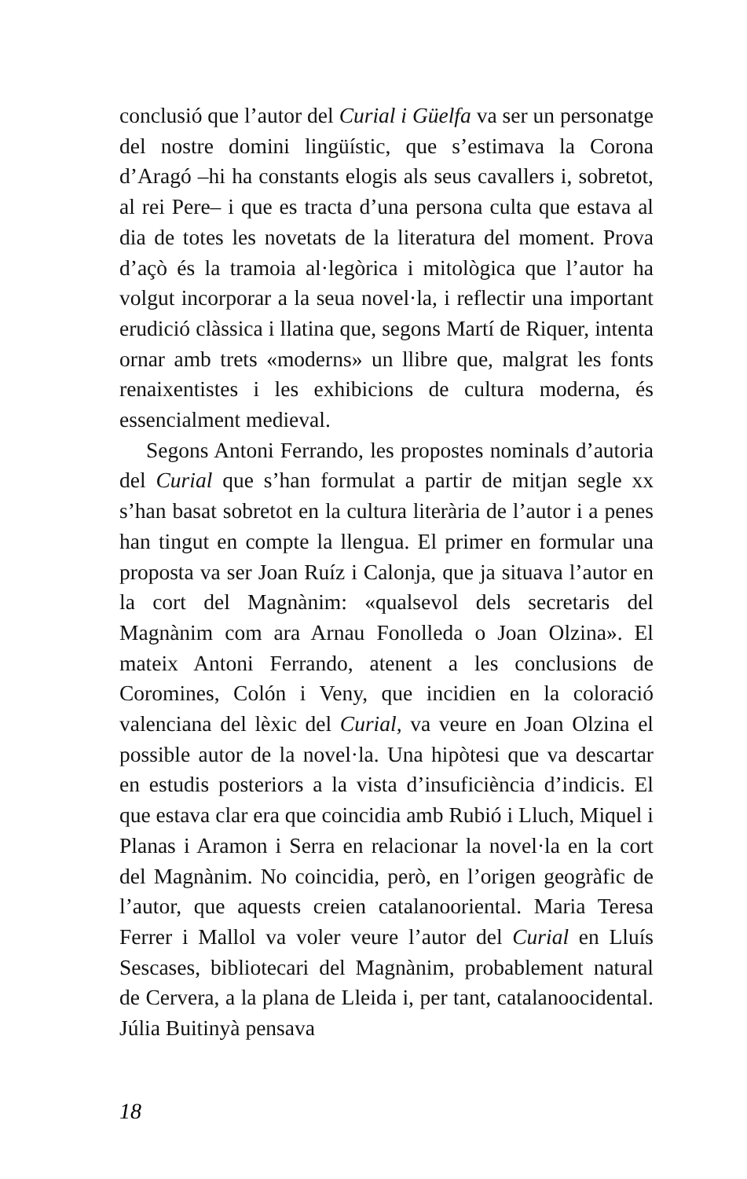conclusió que l’autor del Curial i Güelfa va ser un personatge del nostre domini lingüístic, que s’estimava la Corona d’Aragó –hi ha constants elogis als seus cavallers i, sobretot, al rei Pere– i que es tracta d’una persona culta que estava al dia de totes les novetats de la literatura del moment. Prova d’açò és la tramoia al·legòrica i mitològica que l’autor ha volgut incorporar a la seua novel·la, i reflectir una important erudició clàssica i llatina que, segons Martí de Riquer, intenta ornar amb trets «moderns» un llibre que, malgrat les fonts renaixentistes i les exhibicions de cultura moderna, és essencialment medieval.
Segons Antoni Ferrando, les propostes nominals d’autoria del Curial que s’han formulat a partir de mitjan segle xx s’han basat sobretot en la cultura literària de l’autor i a penes han tingut en compte la llengua. El primer en formular una proposta va ser Joan Ruíz i Calonja, que ja situava l’autor en la cort del Magnànim: «qualsevol dels secretaris del Magnànim com ara Arnau Fonolleda o Joan Olzina». El mateix Antoni Ferrando, atenent a les conclusions de Coromines, Colón i Veny, que incidien en la coloració valenciana del lèxic del Curial, va veure en Joan Olzina el possible autor de la novel·la. Una hipòtesi que va descartar en estudis posteriors a la vista d’insuficiència d’indicis. El que estava clar era que coincidia amb Rubió i Lluch, Miquel i Planas i Aramon i Serra en relacionar la novel·la en la cort del Magnànim. No coincidia, però, en l’origen geogràfic de l’autor, que aquests creien catalanooriental. Maria Teresa Ferrer i Mallol va voler veure l’autor del Curial en Lluís Sescases, bibliotecari del Magnànim, probablement natural de Cervera, a la plana de Lleida i, per tant, catalanoocidental. Júlia Buitinyà pensava
18